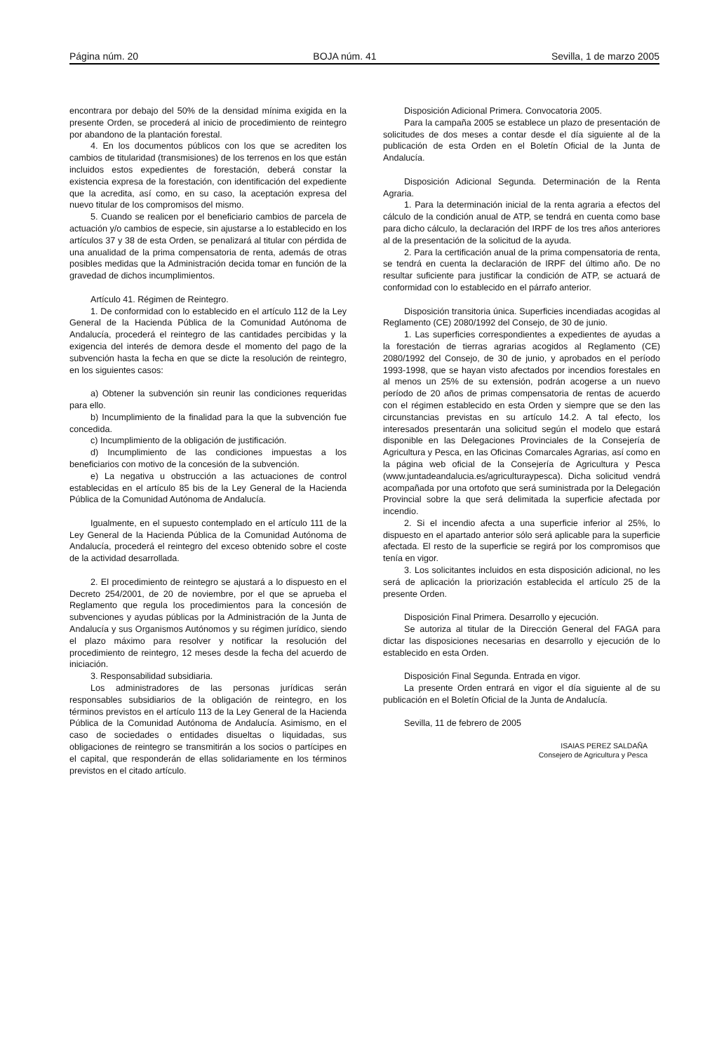Página núm. 20 BOJA núm. 41 Sevilla, 1 de marzo 2005
encontrara por debajo del 50% de la densidad mínima exigida en la presente Orden, se procederá al inicio de procedimiento de reintegro por abandono de la plantación forestal.
4. En los documentos públicos con los que se acrediten los cambios de titularidad (transmisiones) de los terrenos en los que están incluidos estos expedientes de forestación, deberá constar la existencia expresa de la forestación, con identificación del expediente que la acredita, así como, en su caso, la aceptación expresa del nuevo titular de los compromisos del mismo.
5. Cuando se realicen por el beneficiario cambios de parcela de actuación y/o cambios de especie, sin ajustarse a lo establecido en los artículos 37 y 38 de esta Orden, se penalizará al titular con pérdida de una anualidad de la prima compensatoria de renta, además de otras posibles medidas que la Administración decida tomar en función de la gravedad de dichos incumplimientos.
Artículo 41. Régimen de Reintegro.
1. De conformidad con lo establecido en el artículo 112 de la Ley General de la Hacienda Pública de la Comunidad Autónoma de Andalucía, procederá el reintegro de las cantidades percibidas y la exigencia del interés de demora desde el momento del pago de la subvención hasta la fecha en que se dicte la resolución de reintegro, en los siguientes casos:
a) Obtener la subvención sin reunir las condiciones requeridas para ello.
b) Incumplimiento de la finalidad para la que la subvención fue concedida.
c) Incumplimiento de la obligación de justificación.
d) Incumplimiento de las condiciones impuestas a los beneficiarios con motivo de la concesión de la subvención.
e) La negativa u obstrucción a las actuaciones de control establecidas en el artículo 85 bis de la Ley General de la Hacienda Pública de la Comunidad Autónoma de Andalucía.
Igualmente, en el supuesto contemplado en el artículo 111 de la Ley General de la Hacienda Pública de la Comunidad Autónoma de Andalucía, procederá el reintegro del exceso obtenido sobre el coste de la actividad desarrollada.
2. El procedimiento de reintegro se ajustará a lo dispuesto en el Decreto 254/2001, de 20 de noviembre, por el que se aprueba el Reglamento que regula los procedimientos para la concesión de subvenciones y ayudas públicas por la Administración de la Junta de Andalucía y sus Organismos Autónomos y su régimen jurídico, siendo el plazo máximo para resolver y notificar la resolución del procedimiento de reintegro, 12 meses desde la fecha del acuerdo de iniciación.
3. Responsabilidad subsidiaria.
Los administradores de las personas jurídicas serán responsables subsidiarios de la obligación de reintegro, en los términos previstos en el artículo 113 de la Ley General de la Hacienda Pública de la Comunidad Autónoma de Andalucía. Asimismo, en el caso de sociedades o entidades disueltas o liquidadas, sus obligaciones de reintegro se transmitirán a los socios o partícipes en el capital, que responderán de ellas solidariamente en los términos previstos en el citado artículo.
Disposición Adicional Primera. Convocatoria 2005.
Para la campaña 2005 se establece un plazo de presentación de solicitudes de dos meses a contar desde el día siguiente al de la publicación de esta Orden en el Boletín Oficial de la Junta de Andalucía.
Disposición Adicional Segunda. Determinación de la Renta Agraria.
1. Para la determinación inicial de la renta agraria a efectos del cálculo de la condición anual de ATP, se tendrá en cuenta como base para dicho cálculo, la declaración del IRPF de los tres años anteriores al de la presentación de la solicitud de la ayuda.
2. Para la certificación anual de la prima compensatoria de renta, se tendrá en cuenta la declaración de IRPF del último año. De no resultar suficiente para justificar la condición de ATP, se actuará de conformidad con lo establecido en el párrafo anterior.
Disposición transitoria única. Superficies incendiadas acogidas al Reglamento (CE) 2080/1992 del Consejo, de 30 de junio.
1. Las superficies correspondientes a expedientes de ayudas a la forestación de tierras agrarias acogidos al Reglamento (CE) 2080/1992 del Consejo, de 30 de junio, y aprobados en el período 1993-1998, que se hayan visto afectados por incendios forestales en al menos un 25% de su extensión, podrán acogerse a un nuevo período de 20 años de primas compensatoria de rentas de acuerdo con el régimen establecido en esta Orden y siempre que se den las circunstancias previstas en su artículo 14.2. A tal efecto, los interesados presentarán una solicitud según el modelo que estará disponible en las Delegaciones Provinciales de la Consejería de Agricultura y Pesca, en las Oficinas Comarcales Agrarias, así como en la página web oficial de la Consejería de Agricultura y Pesca (www.juntadeandalucia.es/agriculturaypesca). Dicha solicitud vendrá acompañada por una ortofoto que será suministrada por la Delegación Provincial sobre la que será delimitada la superficie afectada por incendio.
2. Si el incendio afecta a una superficie inferior al 25%, lo dispuesto en el apartado anterior sólo será aplicable para la superficie afectada. El resto de la superficie se regirá por los compromisos que tenía en vigor.
3. Los solicitantes incluidos en esta disposición adicional, no les será de aplicación la priorización establecida el artículo 25 de la presente Orden.
Disposición Final Primera. Desarrollo y ejecución.
Se autoriza al titular de la Dirección General del FAGA para dictar las disposiciones necesarias en desarrollo y ejecución de lo establecido en esta Orden.
Disposición Final Segunda. Entrada en vigor.
La presente Orden entrará en vigor el día siguiente al de su publicación en el Boletín Oficial de la Junta de Andalucía.
Sevilla, 11 de febrero de 2005
ISAIAS PEREZ SALDAÑA
Consejero de Agricultura y Pesca